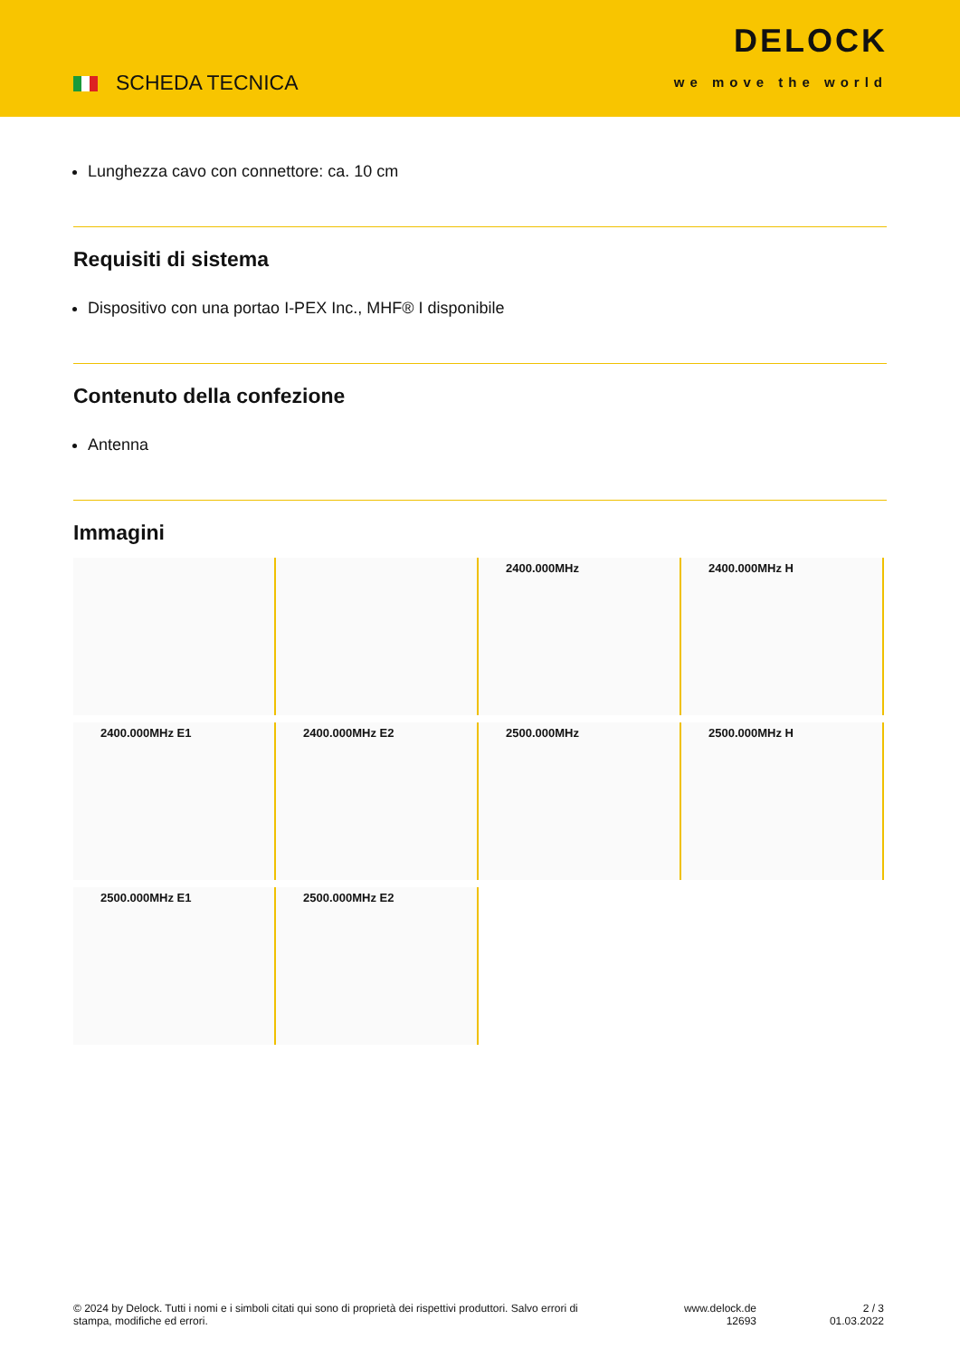SCHEDA TECNICA
DELOCK
we move the world
Lunghezza cavo con connettore: ca. 10 cm
Requisiti di sistema
Dispositivo con una portao I-PEX Inc., MHF® I disponibile
Contenuto della confezione
Antenna
Immagini
2400.000MHz
2400.000MHz H
2400.000MHz E1
2400.000MHz E2
2500.000MHz
2500.000MHz H
2500.000MHz E1
2500.000MHz E2
© 2024 by Delock. Tutti i nomi e i simboli citati qui sono di proprietà dei rispettivi produttori. Salvo errori di stampa, modifiche ed errori.
www.delock.de
12693
2 / 3
01.03.2022